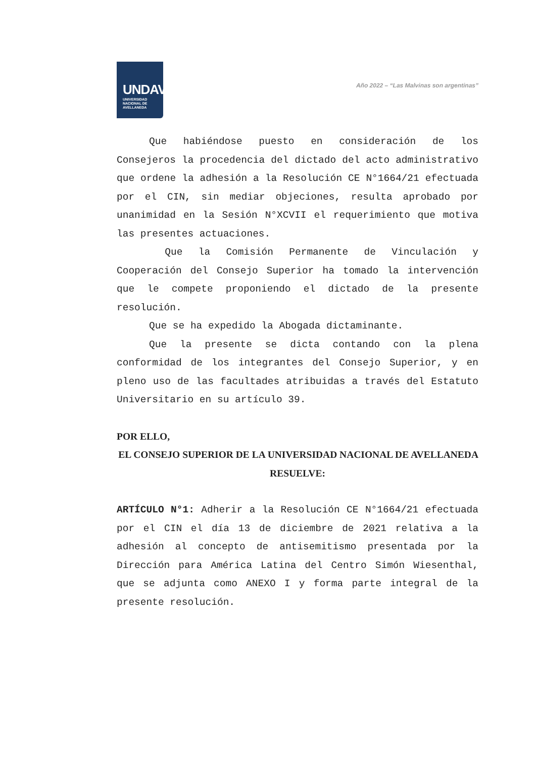UNDAV
UNIVERSIDAD
NACIONAL DE
AVELLANEDA
Año 2022 – “Las Malvinas son argentinas”
Que habiéndose puesto en consideración de los Consejeros la procedencia del dictado del acto administrativo que ordene la adhesión a la Resolución CE N°1664/21 efectuada por el CIN, sin mediar objeciones, resulta aprobado por unanimidad en la Sesión N°XCVII el requerimiento que motiva las presentes actuaciones.
Que la Comisión Permanente de Vinculación y Cooperación del Consejo Superior ha tomado la intervención que le compete proponiendo el dictado de la presente resolución.
Que se ha expedido la Abogada dictaminante.
Que la presente se dicta contando con la plena conformidad de los integrantes del Consejo Superior, y en pleno uso de las facultades atribuidas a través del Estatuto Universitario en su artículo 39.
POR ELLO,
EL CONSEJO SUPERIOR DE LA UNIVERSIDAD NACIONAL DE AVELLANEDA
RESUELVE:
ARTÍCULO N°1: Adherir a la Resolución CE N°1664/21 efectuada por el CIN el día 13 de diciembre de 2021 relativa a la adhesión al concepto de antisemitismo presentada por la Dirección para América Latina del Centro Simón Wiesenthal, que se adjunta como ANEXO I y forma parte integral de la presente resolución.